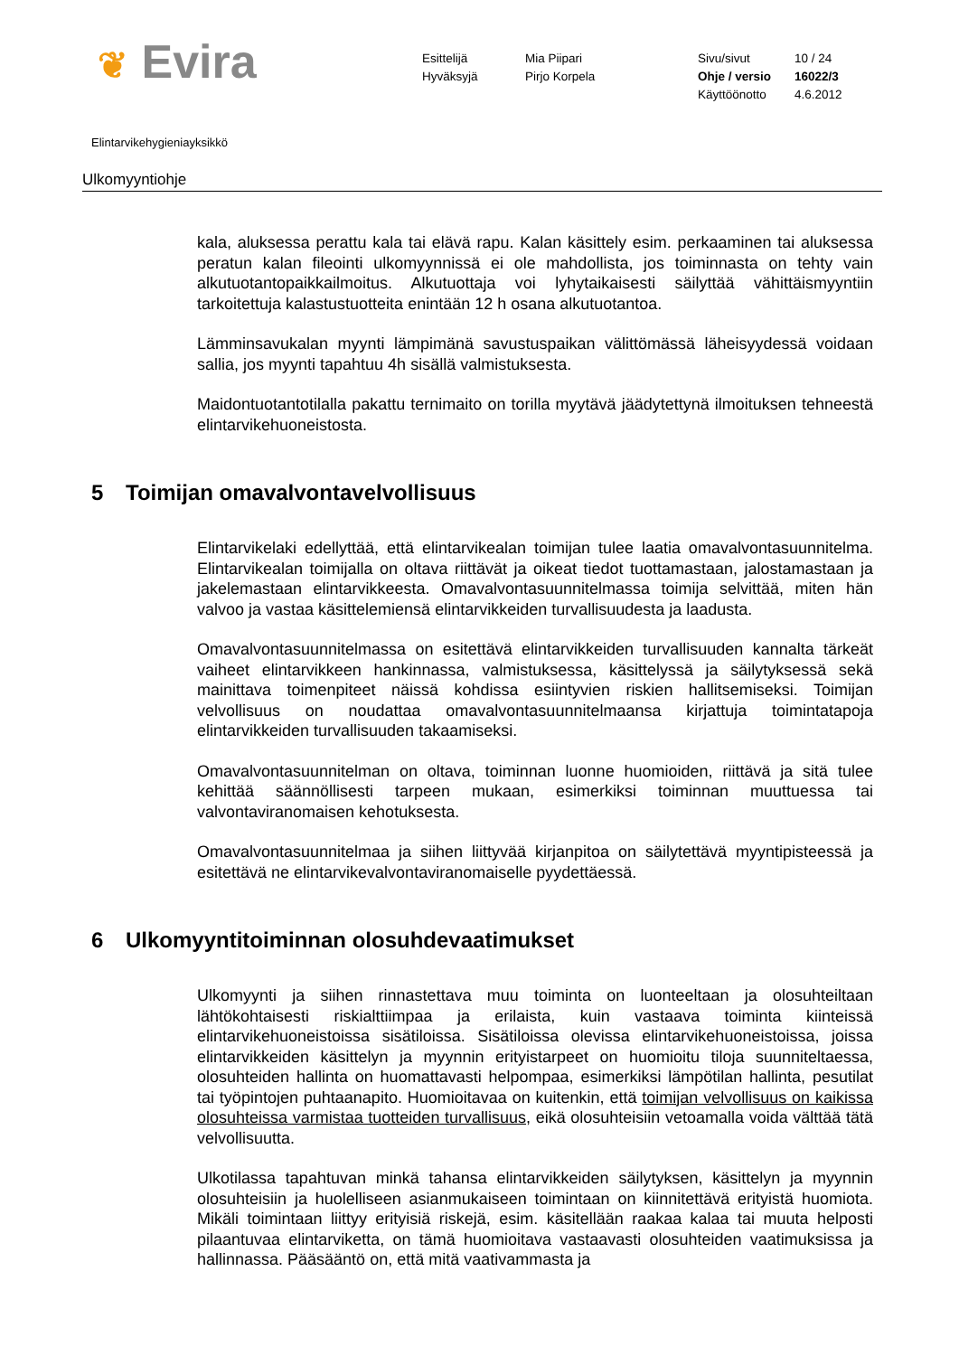❦ Evira
Esittelijä
Hyväksyjä
Mia Piipari
Pirjo Korpela
Sivu/sivut
Ohje / versio
Käyttöönotto
10 / 24
16022/3
4.6.2012
Elintarvikehygieniayksikkö
Ulkomyyntiohje
kala, aluksessa perattu kala tai elävä rapu. Kalan käsittely esim. perkaaminen tai aluksessa peratun kalan fileointi ulkomyynnissä ei ole mahdollista, jos toiminnasta on tehty vain alkutuotantopaikkailmoitus. Alkutuottaja voi lyhytaikaisesti säilyttää vähittäismyyntiin tarkoitettuja kalastustuotteita enintään 12 h osana alkutuotantoa.
Lämminsavukalan myynti lämpimänä savustuspaikan välittömässä läheisyydessä voidaan sallia, jos myynti tapahtuu 4h sisällä valmistuksesta.
Maidontuotantotilalla pakattu ternimaito on torilla myytävä jäädytettynä ilmoituksen tehneestä elintarvikehuoneistosta.
5 Toimijan omavalvontavelvollisuus
Elintarvikelaki edellyttää, että elintarvikealan toimijan tulee laatia omavalvontasuunnitelma. Elintarvikealan toimijalla on oltava riittävät ja oikeat tiedot tuottamastaan, jalostamastaan ja jakelemastaan elintarvikkeesta. Omavalvontasuunnitelmassa toimija selvittää, miten hän valvoo ja vastaa käsittelemiensä elintarvikkeiden turvallisuudesta ja laadusta.
Omavalvontasuunnitelmassa on esitettävä elintarvikkeiden turvallisuuden kannalta tärkeät vaiheet elintarvikkeen hankinnassa, valmistuksessa, käsittelyssä ja säilytyksessä sekä mainittava toimenpiteet näissä kohdissa esiintyvien riskien hallitsemiseksi. Toimijan velvollisuus on noudattaa omavalvontasuunnitelmaansa kirjattuja toimintatapoja elintarvikkeiden turvallisuuden takaamiseksi.
Omavalvontasuunnitelman on oltava, toiminnan luonne huomioiden, riittävä ja sitä tulee kehittää säännöllisesti tarpeen mukaan, esimerkiksi toiminnan muuttuessa tai valvontaviranomaisen kehotuksesta.
Omavalvontasuunnitelmaa ja siihen liittyvää kirjanpitoa on säilytettävä myyntipisteessä ja esitettävä ne elintarvikevalvontaviranomaiselle pyydettäessä.
6 Ulkomyyntitoiminnan olosuhdevaatimukset
Ulkomyynti ja siihen rinnastettava muu toiminta on luonteeltaan ja olosuhteiltaan lähtökohtaisesti riskialttiimpaa ja erilaista, kuin vastaava toiminta kiinteissä elintarvikehuoneistoissa sisätiloissa. Sisätiloissa olevissa elintarvikehuoneistoissa, joissa elintarvikkeiden käsittelyn ja myynnin erityistarpeet on huomioitu tiloja suunniteltaessa, olosuhteiden hallinta on huomattavasti helpompaa, esimerkiksi lämpötilan hallinta, pesutilat tai työpintojen puhtaanapito. Huomioitavaa on kuitenkin, että toimijan velvollisuus on kaikissa olosuhteissa varmistaa tuotteiden turvallisuus, eikä olosuhteisiin vetoamalla voida välttää tätä velvollisuutta.
Ulkotilassa tapahtuvan minkä tahansa elintarvikkeiden säilytyksen, käsittelyn ja myynnin olosuhteisiin ja huolelliseen asianmukaiseen toimintaan on kiinnitettävä erityistä huomiota. Mikäli toimintaan liittyy erityisiä riskejä, esim. käsitellään raakaa kalaa tai muuta helposti pilaantuvaa elintarviketta, on tämä huomioitava vastaavasti olosuhteiden vaatimuksissa ja hallinnassa. Pääsääntö on, että mitä vaativammasta ja